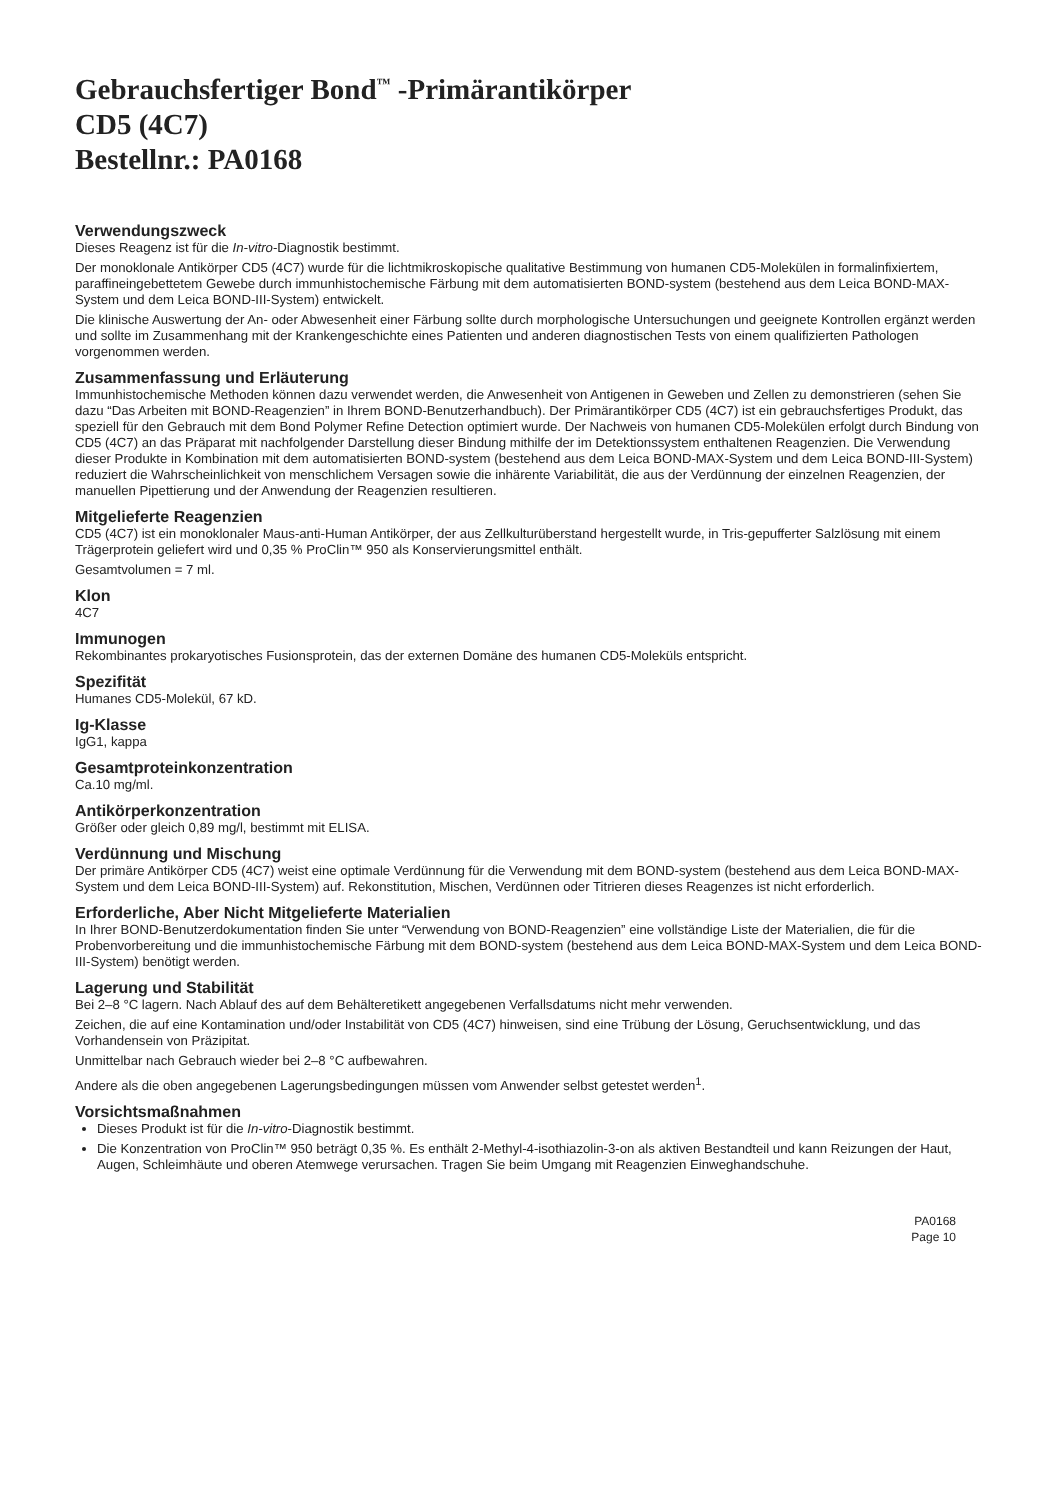Gebrauchsfertiger Bond<sup>™</sup> -Primärantikörper
CD5 (4C7)
Bestellnr.: PA0168
Verwendungszweck
Dieses Reagenz ist für die In-vitro-Diagnostik bestimmt.
Der monoklonale Antikörper CD5 (4C7) wurde für die lichtmikroskopische qualitative Bestimmung von humanen CD5-Molekülen in formalinfixiertem, paraffineingebettetem Gewebe durch immunhistochemische Färbung mit dem automatisierten BOND-system (bestehend aus dem Leica BOND-MAX-System und dem Leica BOND-III-System) entwickelt.
Die klinische Auswertung der An- oder Abwesenheit einer Färbung sollte durch morphologische Untersuchungen und geeignete Kontrollen ergänzt werden und sollte im Zusammenhang mit der Krankengeschichte eines Patienten und anderen diagnostischen Tests von einem qualifizierten Pathologen vorgenommen werden.
Zusammenfassung und Erläuterung
Immunhistochemische Methoden können dazu verwendet werden, die Anwesenheit von Antigenen in Geweben und Zellen zu demonstrieren (sehen Sie dazu “Das Arbeiten mit BOND-Reagenzien” in Ihrem BOND-Benutzerhandbuch). Der Primärantikörper CD5 (4C7) ist ein gebrauchsfertiges Produkt, das speziell für den Gebrauch mit dem Bond Polymer Refine Detection optimiert wurde. Der Nachweis von humanen CD5-Molekülen erfolgt durch Bindung von CD5 (4C7) an das Präparat mit nachfolgender Darstellung dieser Bindung mithilfe der im Detektionssystem enthaltenen Reagenzien. Die Verwendung dieser Produkte in Kombination mit dem automatisierten BOND-system (bestehend aus dem Leica BOND-MAX-System und dem Leica BOND-III-System) reduziert die Wahrscheinlichkeit von menschlichem Versagen sowie die inhärente Variabilität, die aus der Verdünnung der einzelnen Reagenzien, der manuellen Pipettierung und der Anwendung der Reagenzien resultieren.
Mitgelieferte Reagenzien
CD5 (4C7) ist ein monoklonaler Maus-anti-Human Antikörper, der aus Zellkulturüberstand hergestellt wurde, in Tris-gepufferter Salzlösung mit einem Trägerprotein geliefert wird und 0,35 % ProClin™ 950 als Konservierungsmittel enthält.
Gesamtvolumen = 7 ml.
Klon
4C7
Immunogen
Rekombinantes prokaryotisches Fusionsprotein, das der externen Domäne des humanen CD5-Moleküls entspricht.
Spezifität
Humanes CD5-Molekül, 67 kD.
Ig-Klasse
IgG1, kappa
Gesamtproteinkonzentration
Ca.10 mg/ml.
Antikörperkonzentration
Größer oder gleich 0,89 mg/l, bestimmt mit ELISA.
Verdünnung und Mischung
Der primäre Antikörper CD5 (4C7) weist eine optimale Verdünnung für die Verwendung mit dem BOND-system (bestehend aus dem Leica BOND-MAX-System und dem Leica BOND-III-System) auf. Rekonstitution, Mischen, Verdünnen oder Titrieren dieses Reagenzes ist nicht erforderlich.
Erforderliche, Aber Nicht Mitgelieferte Materialien
In Ihrer BOND-Benutzerdokumentation finden Sie unter “Verwendung von BOND-Reagenzien” eine vollständige Liste der Materialien, die für die Probenvorbereitung und die immunhistochemische Färbung mit dem BOND-system (bestehend aus dem Leica BOND-MAX-System und dem Leica BOND-III-System) benötigt werden.
Lagerung und Stabilität
Bei 2–8 °C lagern. Nach Ablauf des auf dem Behälteretikett angegebenen Verfallsdatums nicht mehr verwenden.
Zeichen, die auf eine Kontamination und/oder Instabilität von CD5 (4C7) hinweisen, sind eine Trübung der Lösung, Geruchsentwicklung, und das Vorhandensein von Präzipitat.
Unmittelbar nach Gebrauch wieder bei 2–8 °C aufbewahren.
Andere als die oben angegebenen Lagerungsbedingungen müssen vom Anwender selbst getestet werden<sup>1</sup>.
Vorsichtsmaßnahmen
Dieses Produkt ist für die In-vitro-Diagnostik bestimmt.
Die Konzentration von ProClin™ 950 beträgt 0,35 %. Es enthält 2-Methyl-4-isothiazolin-3-on als aktiven Bestandteil und kann Reizungen der Haut, Augen, Schleimhäute und oberen Atemwege verursachen. Tragen Sie beim Umgang mit Reagenzien Einweghandschuhe.
PA0168
Page 10